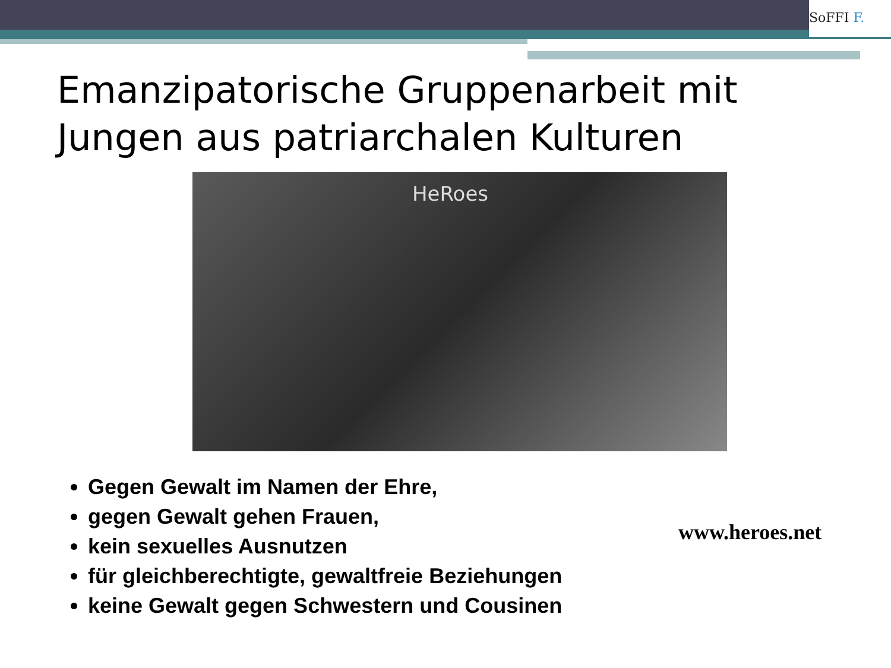SoFFI F.
Emanzipatorische Gruppenarbeit mit
Jungen aus patriarchalen Kulturen
HeRoes
Gegen Gewalt im Namen der Ehre,
gegen Gewalt gehen Frauen,
kein sexuelles Ausnutzen
für gleichberechtigte, gewaltfreie Beziehungen
keine Gewalt gegen Schwestern und Cousinen
www.heroes.net